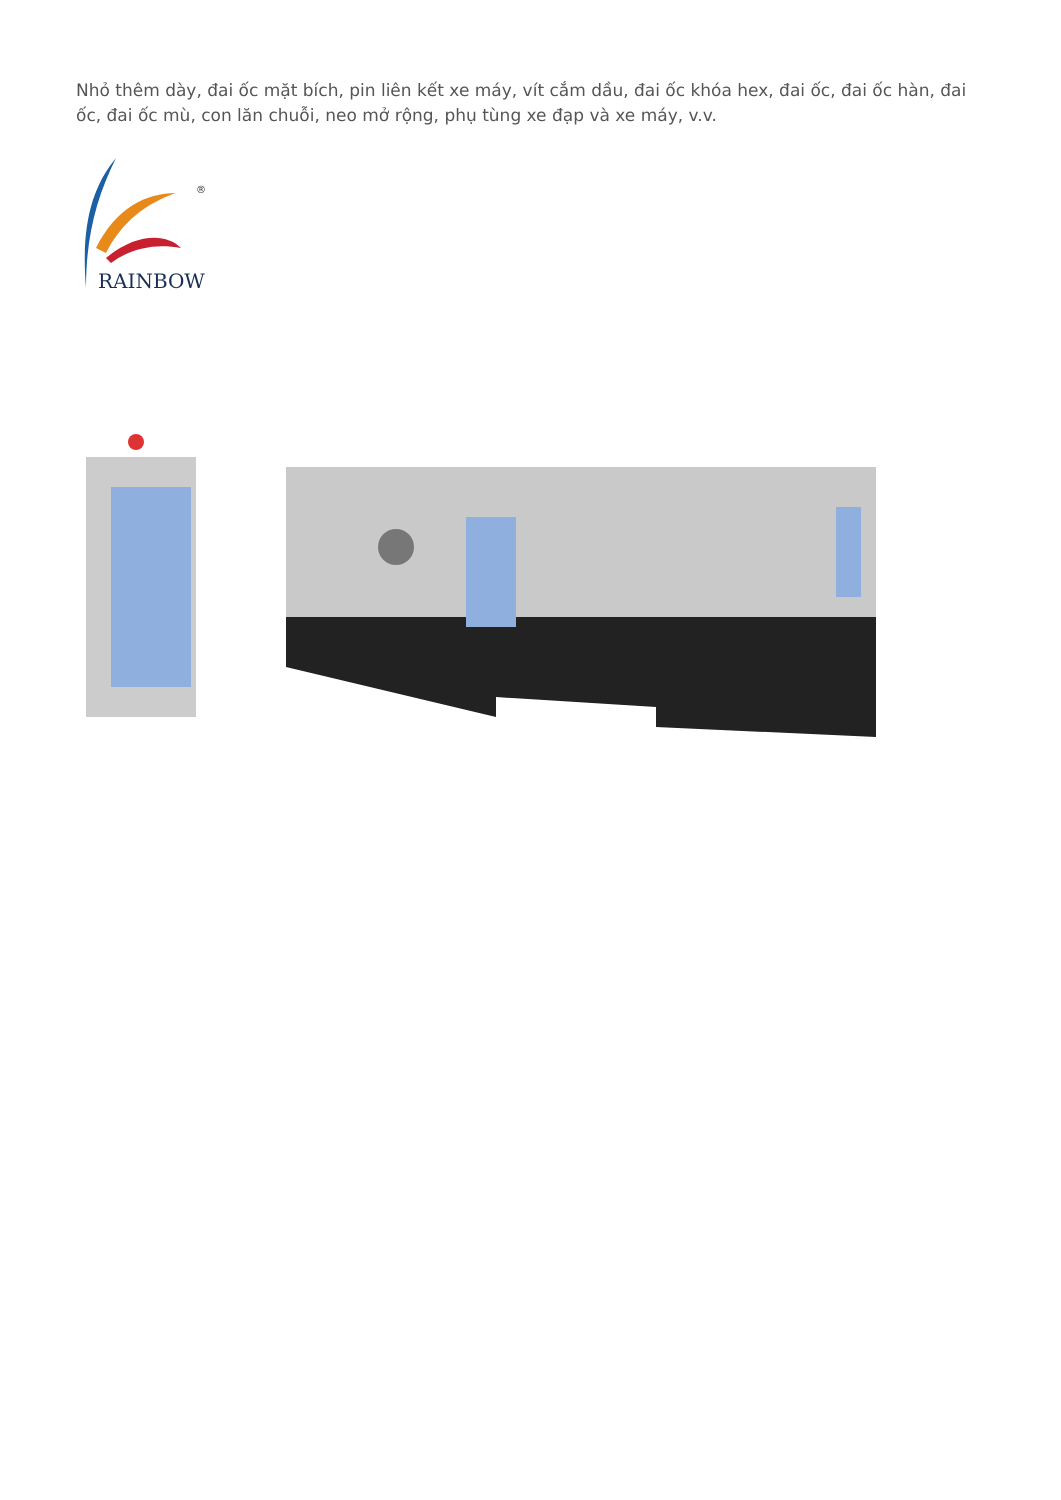Nhỏ thêm dày, đai ốc mặt bích, pin liên kết xe máy, vít cắm dầu, đai ốc khóa hex, đai ốc, đai ốc hàn, đai ốc, đai ốc mù, con lăn chuỗi, neo mở rộng, phụ tùng xe đạp và xe máy, v.v.
®
RAINBOW